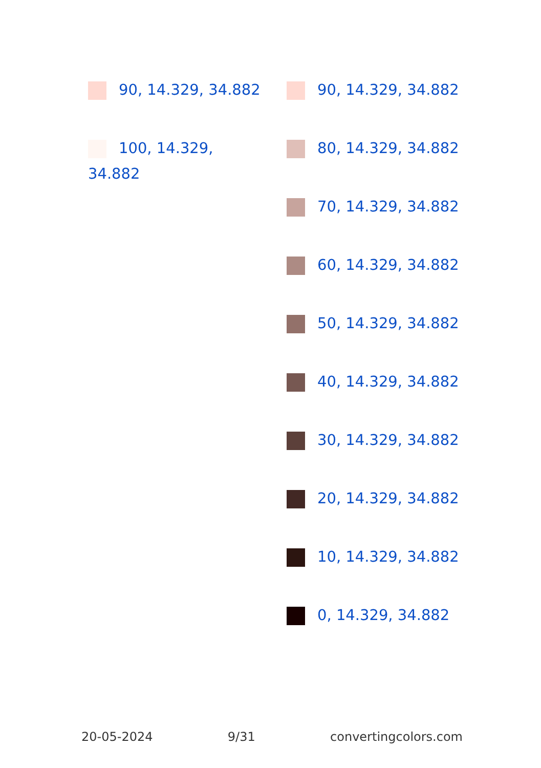90, 14.329, 34.882
100, 14.329, 34.882
90, 14.329, 34.882
80, 14.329, 34.882
70, 14.329, 34.882
60, 14.329, 34.882
50, 14.329, 34.882
40, 14.329, 34.882
30, 14.329, 34.882
20, 14.329, 34.882
10, 14.329, 34.882
0, 14.329, 34.882
20-05-2024 9/31 convertingcolors.com